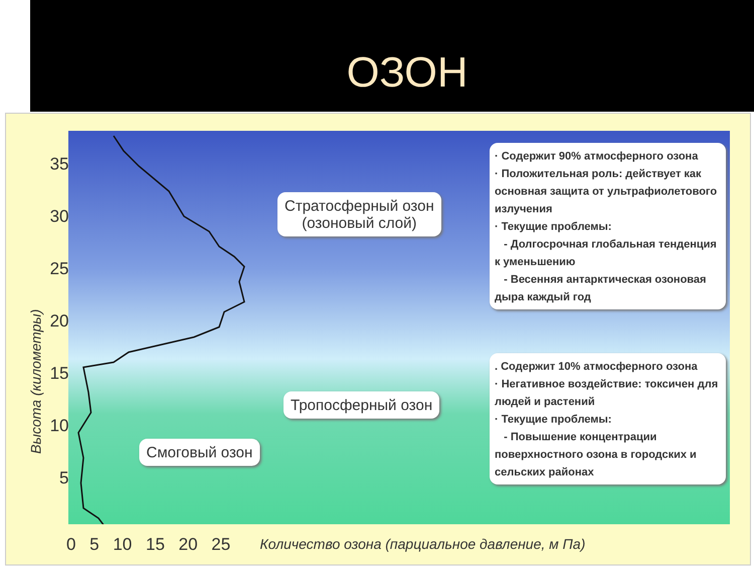ОЗОН
Высота (километры)
35
30
25
20
15
10
5
0 5 10 15 20 25
Количество озона (парциальное давление, м Па)
Стратосферный озон
(озоновый слой)
Тропосферный озон
Смоговый озон
· Содержит 90% атмосферного озона
· Положительная роль: действует как основная защита от ультрафиолетового излучения
· Текущие проблемы:
- Долгосрочная глобальная тенденция к уменьшению
- Весенняя антарктическая озоновая дыра каждый год
. Содержит 10% атмосферного озона
· Негативное воздействие: токсичен для людей и растений
· Текущие проблемы:
- Повышение концентрации поверхностного озона в городских и сельских районах